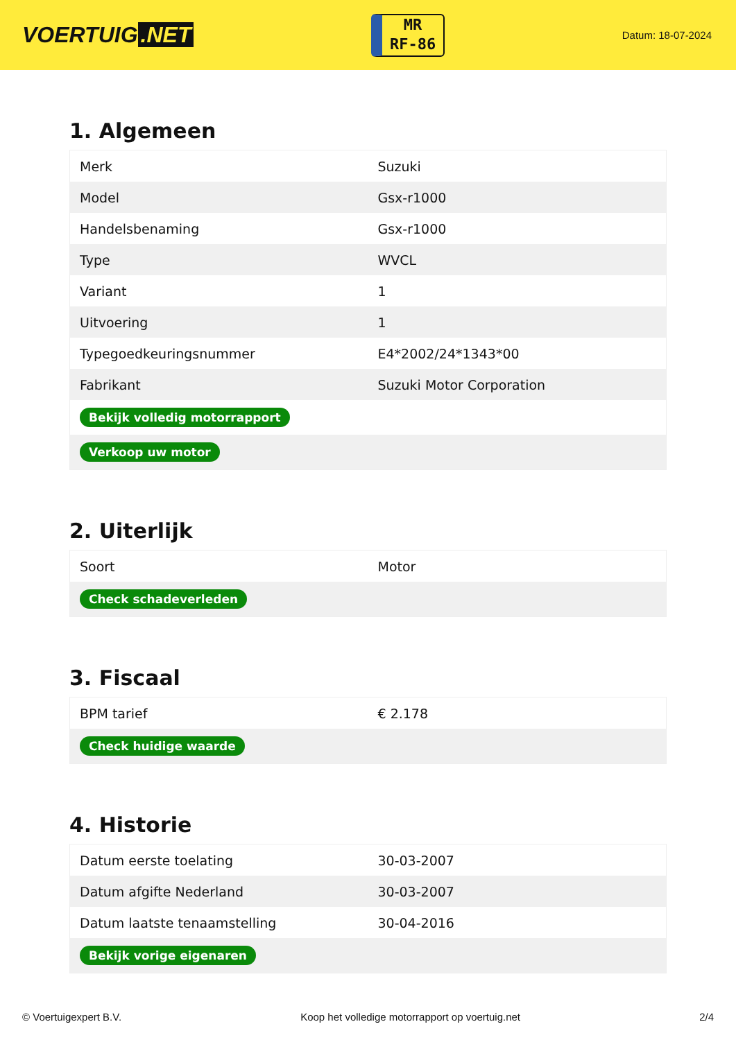VOERTUIG.NET
MR
RF-86
Datum: 18-07-2024
1. Algemeen
| Merk | Suzuki |
| Model | Gsx-r1000 |
| Handelsbenaming | Gsx-r1000 |
| Type | WVCL |
| Variant | 1 |
| Uitvoering | 1 |
| Typegoedkeuringsnummer | E4*2002/24*1343*00 |
| Fabrikant | Suzuki Motor Corporation |
| Bekijk volledig motorrapport | |
| Verkoop uw motor | |
2. Uiterlijk
| Soort | Motor |
| Check schadeverleden | |
3. Fiscaal
| BPM tarief | € 2.178 |
| Check huidige waarde | |
4. Historie
| Datum eerste toelating | 30-03-2007 |
| Datum afgifte Nederland | 30-03-2007 |
| Datum laatste tenaamstelling | 30-04-2016 |
| Bekijk vorige eigenaren | |
© Voertuigexpert B.V. Koop het volledige motorrapport op voertuig.net 2/4